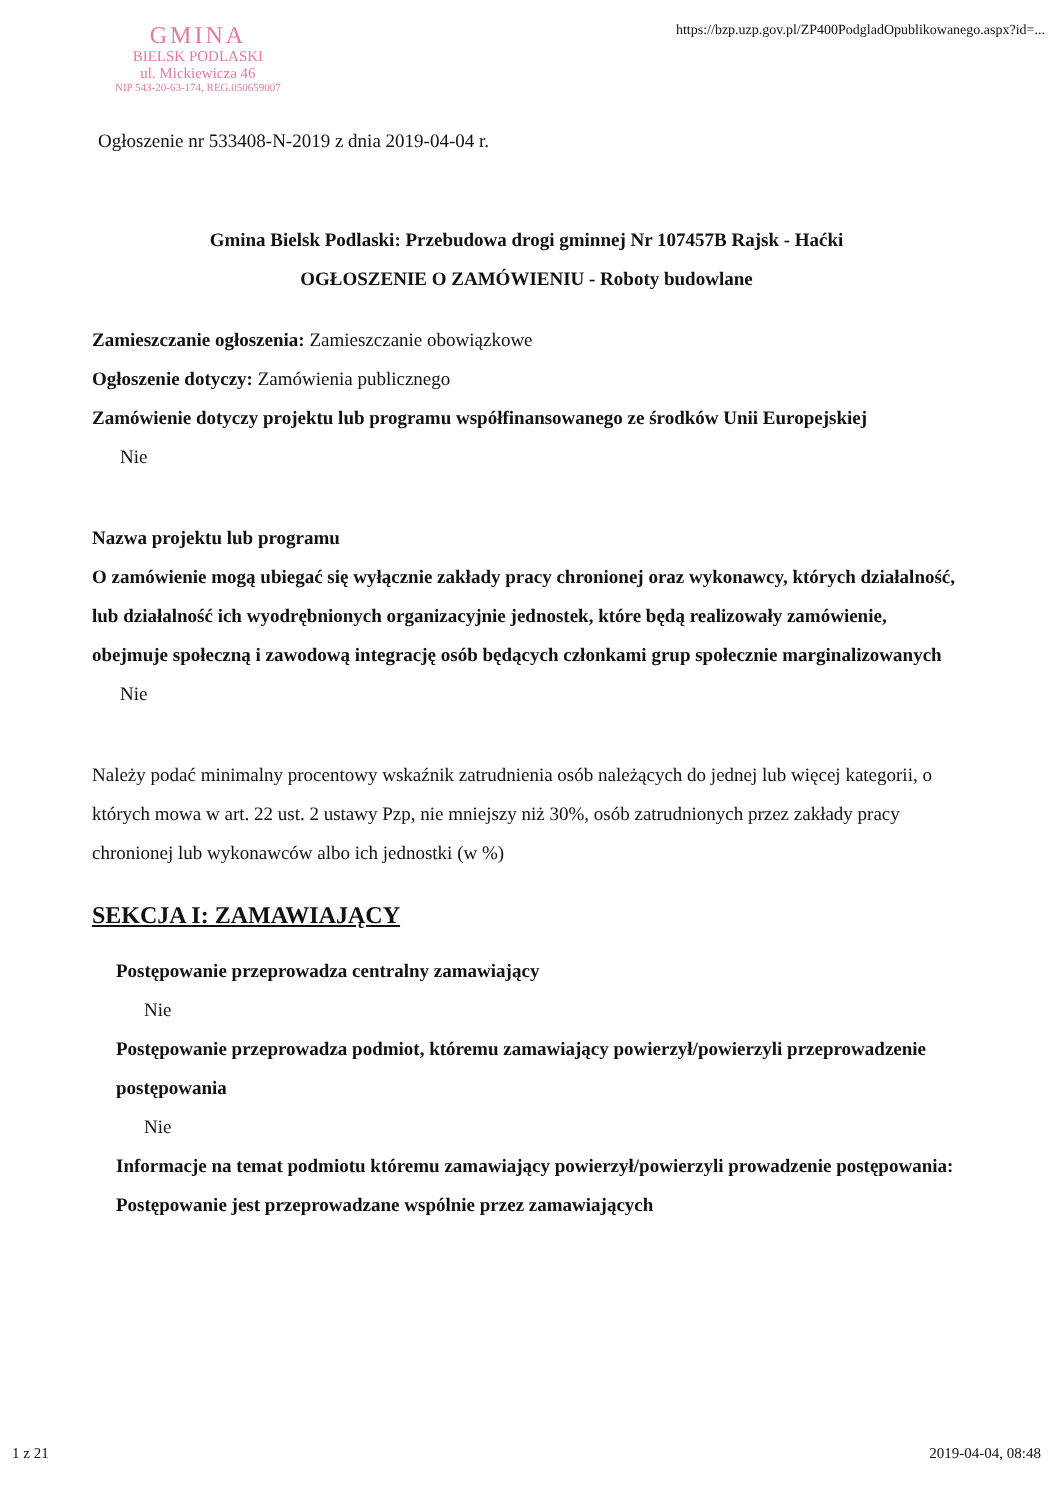GMINA
BIELSK PODLASKI
ul. Mickiewicza 46
NIP 543-20-63-174, REG.050659007
https://bzp.uzp.gov.pl/ZP400PodgladOpublikowanego.aspx?id=...
Ogłoszenie nr 533408-N-2019 z dnia 2019-04-04 r.
Gmina Bielsk Podlaski: Przebudowa drogi gminnej Nr 107457B Rajsk - Haćki
OGŁOSZENIE O ZAMÓWIENIU - Roboty budowlane
Zamieszczanie ogłoszenia: Zamieszczanie obowiązkowe
Ogłoszenie dotyczy: Zamówienia publicznego
Zamówienie dotyczy projektu lub programu współfinansowanego ze środków Unii Europejskiej
Nie
Nazwa projektu lub programu
O zamówienie mogą ubiegać się wyłącznie zakłady pracy chronionej oraz wykonawcy, których działalność, lub działalność ich wyodrębnionych organizacyjnie jednostek, które będą realizowały zamówienie, obejmuje społeczną i zawodową integrację osób będących członkami grup społecznie marginalizowanych
Nie
Należy podać minimalny procentowy wskaźnik zatrudnienia osób należących do jednej lub więcej kategorii, o których mowa w art. 22 ust. 2 ustawy Pzp, nie mniejszy niż 30%, osób zatrudnionych przez zakłady pracy chronionej lub wykonawców albo ich jednostki (w %)
SEKCJA I: ZAMAWIAJĄCY
Postępowanie przeprowadza centralny zamawiający
Nie
Postępowanie przeprowadza podmiot, któremu zamawiający powierzył/powierzyli przeprowadzenie postępowania
Nie
Informacje na temat podmiotu któremu zamawiający powierzył/powierzyli prowadzenie postępowania:
Postępowanie jest przeprowadzane wspólnie przez zamawiających
1 z 21 2019-04-04, 08:48